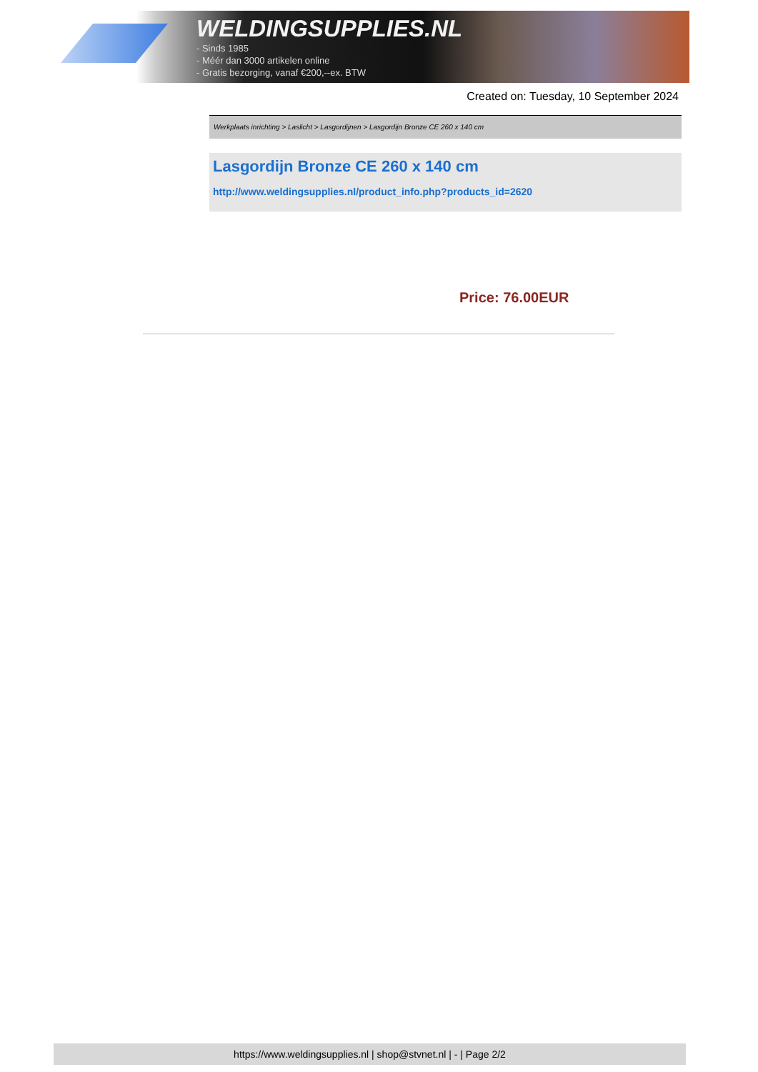WELDINGSUPPLIES.NL
- Sinds 1985
- Méér dan 3000 artikelen online
- Gratis bezorging, vanaf €200,--ex. BTW
Created on: Tuesday, 10 September 2024
Werkplaats inrichting > Laslicht > Lasgordijnen > Lasgordijn Bronze CE 260 x 140 cm
Lasgordijn Bronze CE 260 x 140 cm
http://www.weldingsupplies.nl/product_info.php?products_id=2620
Price: 76.00EUR
https://www.weldingsupplies.nl | shop@stvnet.nl | - | Page 2/2